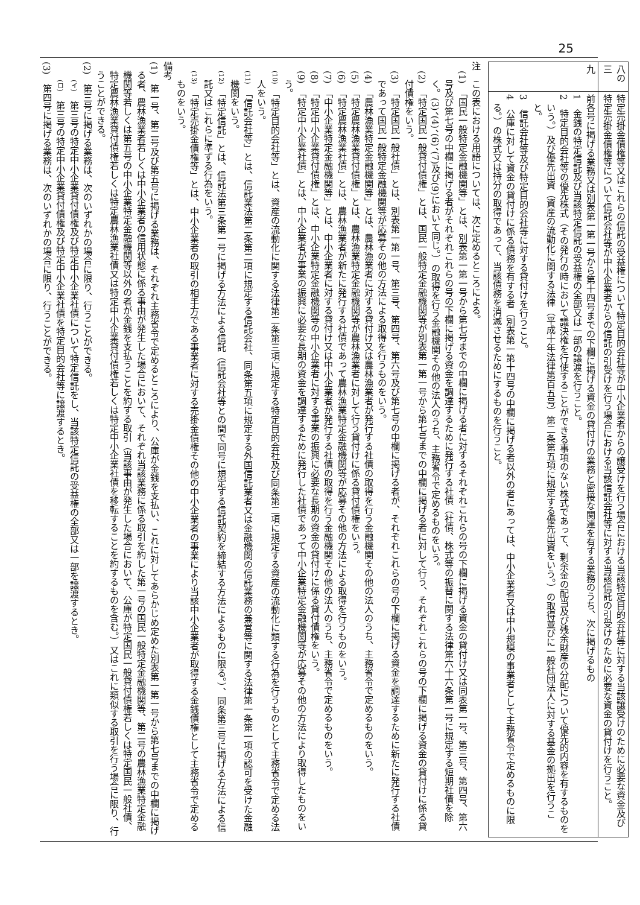25
| 八の三 | 特定売掛金債権等又はこれらの信託の受益権について特定目的会社等が中小企業者からの譲受けを行う場合における当該特定目的会社等に対する当該譲受けのために必要な資金及び特定売掛金債権等について信託会社等が中小企業者からの信託の引受けを行う場合における当該信託会社等に対する当該信託の引受けのために必要な資金の貸付けを行うこと。 |
| 九 | 前各号に掲げる業務又は別表第一第一号から第十四号までの下欄に掲げる資金の貸付けの業務と密接な関連を有する業務のうち、次に掲げるもの 1 金銭の特定信託及び当該特定信託の受益権の全部又は一部の譲渡を行うこと。 2 特定目的会社等の優先株式（その発行の時において議決権を行使することができる事項のない株式であって、剰余金の配当及び残余財産の分配について優先的内容を有するものをいう。）及び優先出資（資産の流動化に関する法律（平成十年法律第百五号）第二条第五項に規定する優先出資をいう。）の取得並びに一般社団法人に対する基金の拠出を行うこと。 3 信託会社等及び特定目的会社等に対する貸付けを行うこと。 4 公庫に対して資金の貸付けに係る債務を有する者（別表第一第十四号の中欄に掲げる者以外の者にあっては、中小企業者又は中小規模の事業者として主務省令で定めるものに限る。）の株式又は持分の取得であって、当該債務を消滅させるためにするものを行うこと。 |
注　この表における用語については、次に定めるところによる。
(1)　「国民一般特定金融機関等」とは、別表第一第一号から第七号までの中欄に掲げる者に対するそれぞれこれらの号の下欄に掲げる資金の貸付け又は同表第一号、第三号、第四号、第六号及び第七号の中欄に掲げる者がそれぞれこれらの号の下欄に掲げる資金を調達するために発行する社債（社債、株式等の振替に関する法律第六十六条第一号に規定する短期社債を除く。(3)、(4)、(6)、(7)及び(9)において同じ。）の取得を行う金融機関その他の法人のうち、主務省令で定めるものをいう。
(2)　「特定国民一般貸付債権」とは、国民一般特定金融機関等が別表第一第一号から第七号までの中欄に掲げる者に対して行う、それぞれこれらの号の下欄に掲げる資金の貸付けに係る貸付債権をいう。
(3)　「特定国民一般社債」とは、別表第一第一号、第三号、第四号、第六号及び第七号の中欄に掲げる者が、それぞれこれらの号の下欄に掲げる資金を調達するために新たに発行する社債であって国民一般特定金融機関等が応募その他の方法による取得を行うものをいう。
(4)　「農林漁業特定金融機関等」とは、農林漁業者に対する貸付け又は農林漁業者が発行する社債の取得を行う金融機関その他の法人のうち、主務省令で定めるものをいう。
(5)　「特定農林漁業貸付債権」とは、農林漁業特定金融機関等が農林漁業者に対して行う貸付けに係る貸付債権をいう。
(6)　「特定農林漁業社債」とは、農林漁業者が新たに発行する社債であって農林漁業特定金融機関等が応募その他の方法による取得を行うものをいう。
(7)　「中小企業特定金融機関等」とは、中小企業者に対する貸付け又は中小企業者が発行する社債の取得を行う金融機関その他の法人のうち、主務省令で定めるものをいう。
(8)　「特定中小企業貸付債権」とは、中小企業特定金融機関等の中小企業者に対する事業の振興に必要な長期の資金の貸付けに係る貸付債権をいう。
(9)　「特定中小企業社債」とは、中小企業者が事業の振興に必要な長期の資金を調達するために発行した社債であって中小企業特定金融機関等が応募その他の方法により取得したものをいう。
(10)　「特定目的会社等」とは、資産の流動化に関する法律第二条第三項に規定する特定目的会社及び同条第二項に規定する資産の流動化に類する行為を行うものとして主務省令で定める法人をいう。
(11)　「信託会社等」とは、信託業法第二条第二項に規定する信託会社、同条第五項に規定する外国信託業者又は金融機関の信託業務の兼営等に関する法律第一条第一項の認可を受けた金融機関をいう。
(12)　「特定信託」とは、信託法第三条第一号に掲げる方法による信託（信託会社等との間で同号に規定する信託契約を締結する方法によるものに限る。）、同条第三号に掲げる方法による信託又はこれらに準ずる行為をいう。
(13)　「特定売掛金債権等」とは、中小企業者の取引の相手方である事業者に対する売掛金債権その他の中小企業者の事業により当該中小企業者が取得する金銭債権として主務省令で定めるものをいう。
備考
(1)　第一号、第二号及び第五号に掲げる業務は、それぞれ主務省令で定めるところにより、公庫が金銭を支払い、これに対してあらかじめ定めた別表第一第一号から第七号までの中欄に掲げる者、農林漁業者若しくは中小企業者の信用状態に係る事由が発生した場合において、それぞれ当該業務に係る取引を約した第一号の国民一般特定金融機関等、第二号の農林漁業特定金融機関等若しくは第五号の中小企業特定金融機関等以外の者が金銭を支払うことを約する取引（当該事由が発生した場合において、公庫が特定国民一般貸付債権若しくは特定国民一般社債、特定農林漁業貸付債権若しくは特定農林漁業社債又は特定中小企業貸付債権若しくは特定中小企業社債を移転することを約するものを含む。）又はこれに類似する取引を行う場合に限り、行うことができる。
(2)　第三号に掲げる業務は、次のいずれかの場合に限り、行うことができる。
(イ)　第三号の特定中小企業貸付債権及び特定中小企業社債について特定信託をし、当該特定信託の受益権の全部又は一部を譲渡するとき。
(ロ)　第三号の特定中小企業貸付債権及び特定中小企業社債を特定目的会社等に譲渡するとき。
(3)　第四号に掲げる業務は、次のいずれかの場合に限り、行うことができる。